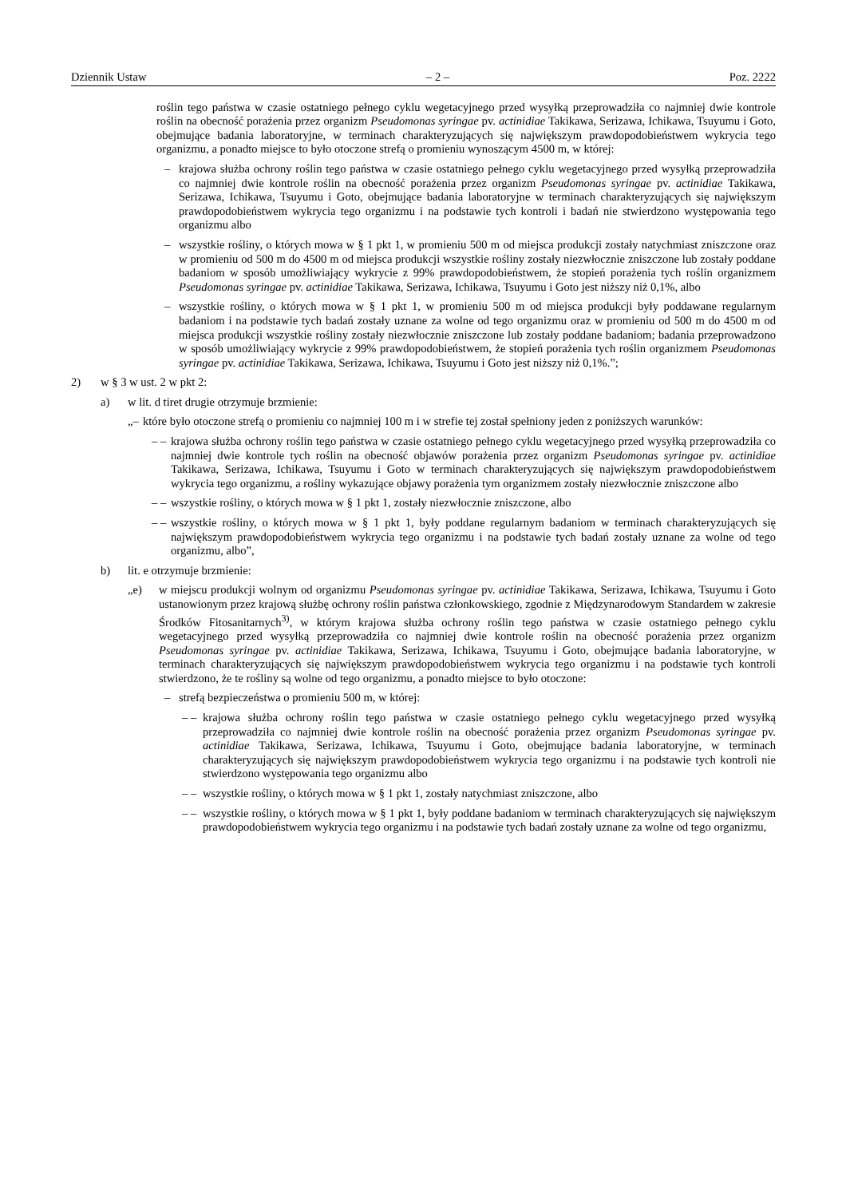Dziennik Ustaw – 2 – Poz. 2222
roślin tego państwa w czasie ostatniego pełnego cyklu wegetacyjnego przed wysyłką przeprowadziła co najmniej dwie kontrole roślin na obecność porażenia przez organizm Pseudomonas syringae pv. actinidiae Takikawa, Serizawa, Ichikawa, Tsuyumu i Goto, obejmujące badania laboratoryjne, w terminach charakteryzujących się największym prawdopodobieństwem wykrycia tego organizmu, a ponadto miejsce to było otoczone strefą o promieniu wynoszącym 4500 m, w której:
– krajowa służba ochrony roślin tego państwa w czasie ostatniego pełnego cyklu wegetacyjnego przed wysyłką przeprowadziła co najmniej dwie kontrole roślin na obecność porażenia przez organizm Pseudomonas syringae pv. actinidiae Takikawa, Serizawa, Ichikawa, Tsuyumu i Goto, obejmujące badania laboratoryjne w terminach charakteryzujących się największym prawdopodobieństwem wykrycia tego organizmu i na podstawie tych kontroli i badań nie stwierdzono występowania tego organizmu albo
– wszystkie rośliny, o których mowa w § 1 pkt 1, w promieniu 500 m od miejsca produkcji zostały natychmiast zniszczone oraz w promieniu od 500 m do 4500 m od miejsca produkcji wszystkie rośliny zostały niezwłocznie zniszczone lub zostały poddane badaniom w sposób umożliwiający wykrycie z 99% prawdopodobieństwem, że stopień porażenia tych roślin organizmem Pseudomonas syringae pv. actinidiae Takikawa, Serizawa, Ichikawa, Tsuyumu i Goto jest niższy niż 0,1%, albo
– wszystkie rośliny, o których mowa w § 1 pkt 1, w promieniu 500 m od miejsca produkcji były poddawane regularnym badaniom i na podstawie tych badań zostały uznane za wolne od tego organizmu oraz w promieniu od 500 m do 4500 m od miejsca produkcji wszystkie rośliny zostały niezwłocznie zniszczone lub zostały poddane badaniom; badania przeprowadzono w sposób umożliwiający wykrycie z 99% prawdopodobieństwem, że stopień porażenia tych roślin organizmem Pseudomonas syringae pv. actinidiae Takikawa, Serizawa, Ichikawa, Tsuyumu i Goto jest niższy niż 0,1%.”;
2) w § 3 w ust. 2 w pkt 2:
a) w lit. d tiret drugie otrzymuje brzmienie:
„– które było otoczone strefą o promieniu co najmniej 100 m i w strefie tej został spełniony jeden z poniższych warunków:
– – krajowa służba ochrony roślin tego państwa w czasie ostatniego pełnego cyklu wegetacyjnego przed wysyłką przeprowadziła co najmniej dwie kontrole tych roślin na obecność objawów porażenia przez organizm Pseudomonas syringae pv. actinidiae Takikawa, Serizawa, Ichikawa, Tsuyumu i Goto w terminach charakteryzujących się największym prawdopodobieństwem wykrycia tego organizmu, a rośliny wykazujące objawy porażenia tym organizmem zostały niezwłocznie zniszczone albo
– – wszystkie rośliny, o których mowa w § 1 pkt 1, zostały niezwłocznie zniszczone, albo
– – wszystkie rośliny, o których mowa w § 1 pkt 1, były poddane regularnym badaniom w terminach charakteryzujących się największym prawdopodobieństwem wykrycia tego organizmu i na podstawie tych badań zostały uznane za wolne od tego organizmu, albo”,
b) lit. e otrzymuje brzmienie:
„e) w miejscu produkcji wolnym od organizmu Pseudomonas syringae pv. actinidiae Takikawa, Serizawa, Ichikawa, Tsuyumu i Goto ustanowionym przez krajową służbę ochrony roślin państwa członkowskiego, zgodnie z Międzynarodowym Standardem w zakresie Środków Fitosanitarnych<sup>3)</sup>, w którym krajowa służba ochrony roślin tego państwa w czasie ostatniego pełnego cyklu wegetacyjnego przed wysyłką przeprowadziła co najmniej dwie kontrole roślin na obecność porażenia przez organizm Pseudomonas syringae pv. actinidiae Takikawa, Serizawa, Ichikawa, Tsuyumu i Goto, obejmujące badania laboratoryjne, w terminach charakteryzujących się największym prawdopodobieństwem wykrycia tego organizmu i na podstawie tych kontroli stwierdzono, że te rośliny są wolne od tego organizmu, a ponadto miejsce to było otoczone:
– strefą bezpieczeństwa o promieniu 500 m, w której:
– – krajowa służba ochrony roślin tego państwa w czasie ostatniego pełnego cyklu wegetacyjnego przed wysyłką przeprowadziła co najmniej dwie kontrole roślin na obecność porażenia przez organizm Pseudomonas syringae pv. actinidiae Takikawa, Serizawa, Ichikawa, Tsuyumu i Goto, obejmujące badania laboratoryjne, w terminach charakteryzujących się największym prawdopodobieństwem wykrycia tego organizmu i na podstawie tych kontroli nie stwierdzono występowania tego organizmu albo
– – wszystkie rośliny, o których mowa w § 1 pkt 1, zostały natychmiast zniszczone, albo
– – wszystkie rośliny, o których mowa w § 1 pkt 1, były poddane badaniom w terminach charakteryzujących się największym prawdopodobieństwem wykrycia tego organizmu i na podstawie tych badań zostały uznane za wolne od tego organizmu,